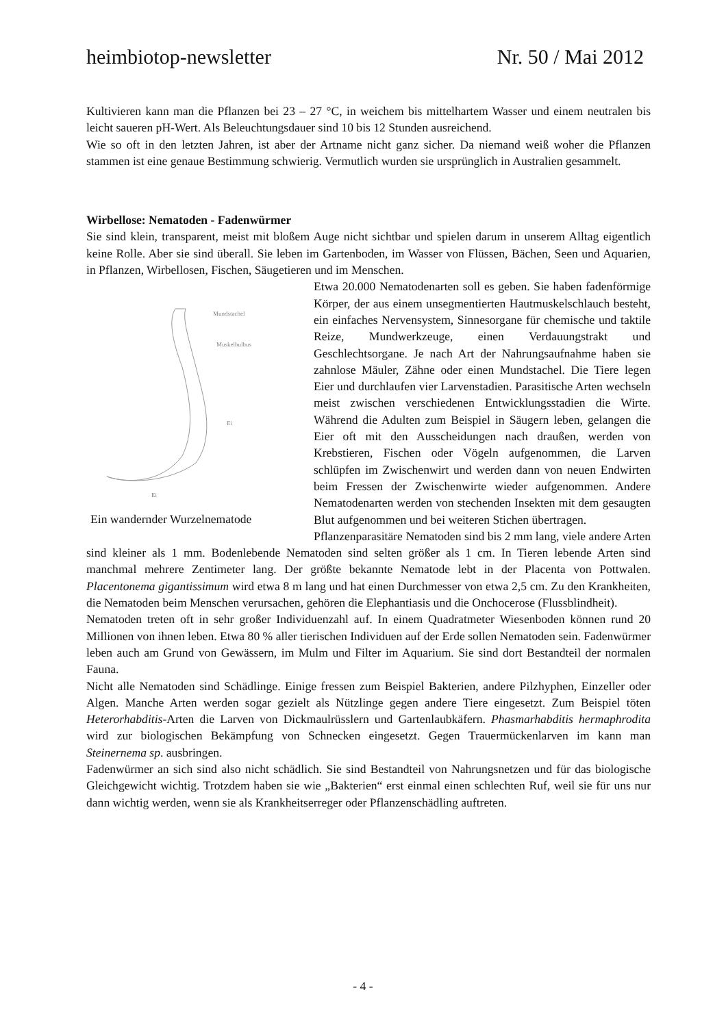heimbiotop-newsletter Nr. 50 / Mai 2012
Kultivieren kann man die Pflanzen bei 23 – 27 °C, in weichem bis mittelhartem Wasser und einem neutralen bis leicht saueren pH-Wert. Als Beleuchtungsdauer sind 10 bis 12 Stunden ausreichend.
Wie so oft in den letzten Jahren, ist aber der Artname nicht ganz sicher. Da niemand weiß woher die Pflanzen stammen ist eine genaue Bestimmung schwierig. Vermutlich wurden sie ursprünglich in Australien gesammelt.
Wirbellose: Nematoden - Fadenwürmer
Sie sind klein, transparent, meist mit bloßem Auge nicht sichtbar und spielen darum in unserem Alltag eigentlich keine Rolle. Aber sie sind überall. Sie leben im Gartenboden, im Wasser von Flüssen, Bächen, Seen und Aquarien, in Pflanzen, Wirbellosen, Fischen, Säugetieren und im Menschen.
Mundstachel
Muskelbulbus
Ei
Ei
Ein wandernder Wurzelnematode
Etwa 20.000 Nematodenarten soll es geben. Sie haben fadenförmige Körper, der aus einem unsegmentierten Hautmuskelschlauch besteht, ein einfaches Nervensystem, Sinnesorgane für chemische und taktile Reize, Mundwerkzeuge, einen Verdauungstrakt und Geschlechtsorgane. Je nach Art der Nahrungsaufnahme haben sie zahnlose Mäuler, Zähne oder einen Mundstachel. Die Tiere legen Eier und durchlaufen vier Larvenstadien. Parasitische Arten wechseln meist zwischen verschiedenen Entwicklungsstadien die Wirte. Während die Adulten zum Beispiel in Säugern leben, gelangen die Eier oft mit den Ausscheidungen nach draußen, werden von Krebstieren, Fischen oder Vögeln aufgenommen, die Larven schlüpfen im Zwischenwirt und werden dann von neuen Endwirten beim Fressen der Zwischenwirte wieder aufgenommen. Andere Nematodenarten werden von stechenden Insekten mit dem gesaugten Blut aufgenommen und bei weiteren Stichen übertragen.
Pflanzenparasitäre Nematoden sind bis 2 mm lang, viele andere Arten sind kleiner als 1 mm. Bodenlebende Nematoden sind selten größer als 1 cm. In Tieren lebende Arten sind manchmal mehrere Zentimeter lang. Der größte bekannte Nematode lebt in der Placenta von Pottwalen. Placentonema gigantissimum wird etwa 8 m lang und hat einen Durchmesser von etwa 2,5 cm. Zu den Krankheiten, die Nematoden beim Menschen verursachen, gehören die Elephantiasis und die Onchocerose (Flussblindheit).
Nematoden treten oft in sehr großer Individuenzahl auf. In einem Quadratmeter Wiesenboden können rund 20 Millionen von ihnen leben. Etwa 80 % aller tierischen Individuen auf der Erde sollen Nematoden sein. Fadenwürmer leben auch am Grund von Gewässern, im Mulm und Filter im Aquarium. Sie sind dort Bestandteil der normalen Fauna.
Nicht alle Nematoden sind Schädlinge. Einige fressen zum Beispiel Bakterien, andere Pilzhyphen, Einzeller oder Algen. Manche Arten werden sogar gezielt als Nützlinge gegen andere Tiere eingesetzt. Zum Beispiel töten Heterorhabditis-Arten die Larven von Dickmaulrüsslern und Gartenlaubkäfern. Phasmarhabditis hermaphrodita wird zur biologischen Bekämpfung von Schnecken eingesetzt. Gegen Trauermückenlarven im kann man Steinernema sp. ausbringen.
Fadenwürmer an sich sind also nicht schädlich. Sie sind Bestandteil von Nahrungsnetzen und für das biologische Gleichgewicht wichtig. Trotzdem haben sie wie „Bakterien“ erst einmal einen schlechten Ruf, weil sie für uns nur dann wichtig werden, wenn sie als Krankheitserreger oder Pflanzenschädling auftreten.
- 4 -